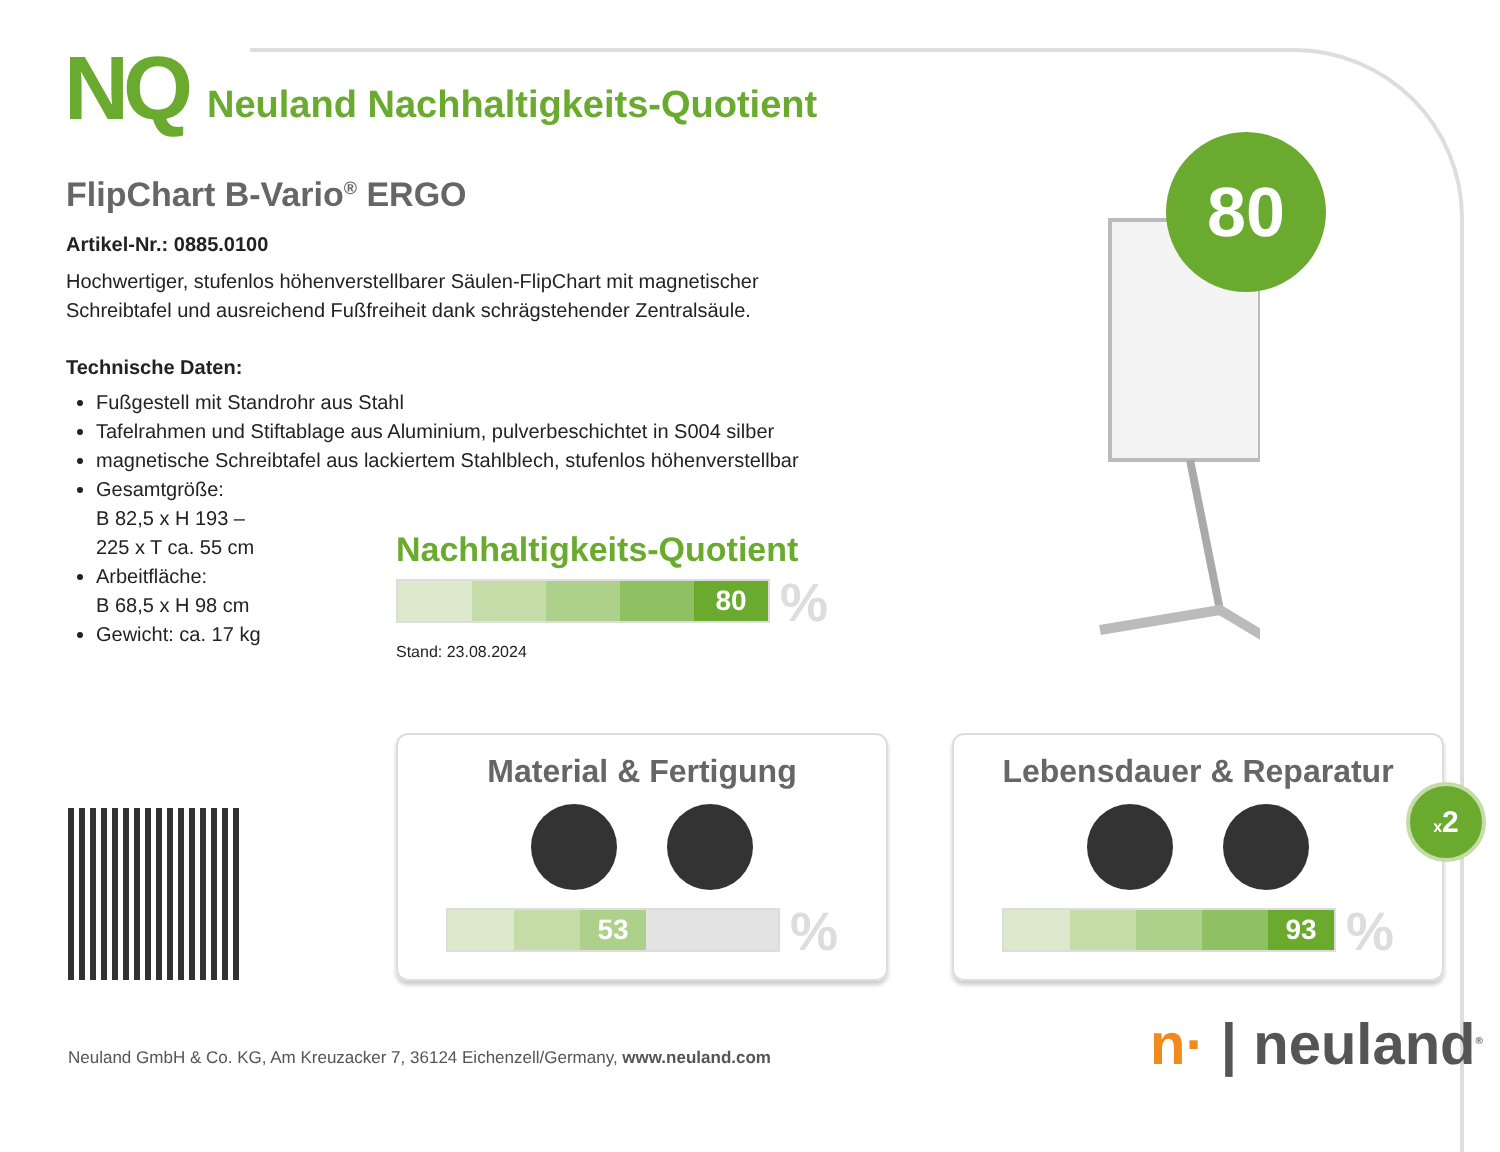NQ
Neuland Nachhaltigkeits-Quotient
FlipChart B-Vario<sup>®</sup> ERGO
Artikel-Nr.: 0885.0100
Hochwertiger, stufenlos höhenverstellbarer Säulen-FlipChart mit magnetischer
Schreibtafel und ausreichend Fußfreiheit dank schrägstehender Zentralsäule.
Technische Daten:
Fußgestell mit Standrohr aus Stahl
Tafelrahmen und Stiftablage aus Aluminium, pulverbeschichtet in S004 silber
magnetische Schreibtafel aus lackiertem Stahlblech, stufenlos höhenverstellbar
Gesamtgröße:
B 82,5 x H 193 –
225 x T ca. 55 cm
Arbeitfläche:
B 68,5 x H 98 cm
Gewicht: ca. 17 kg
Nachhaltigkeits-Quotient
80
%
Stand: 23.08.2024
80
Material & Fertigung
53
%
Lebensdauer & Reparatur
93
%
x2
Neuland GmbH & Co. KG, Am Kreuzacker 7, 36124 Eichenzell/Germany, www.neuland.com
n· | neuland<sup>®</sup>